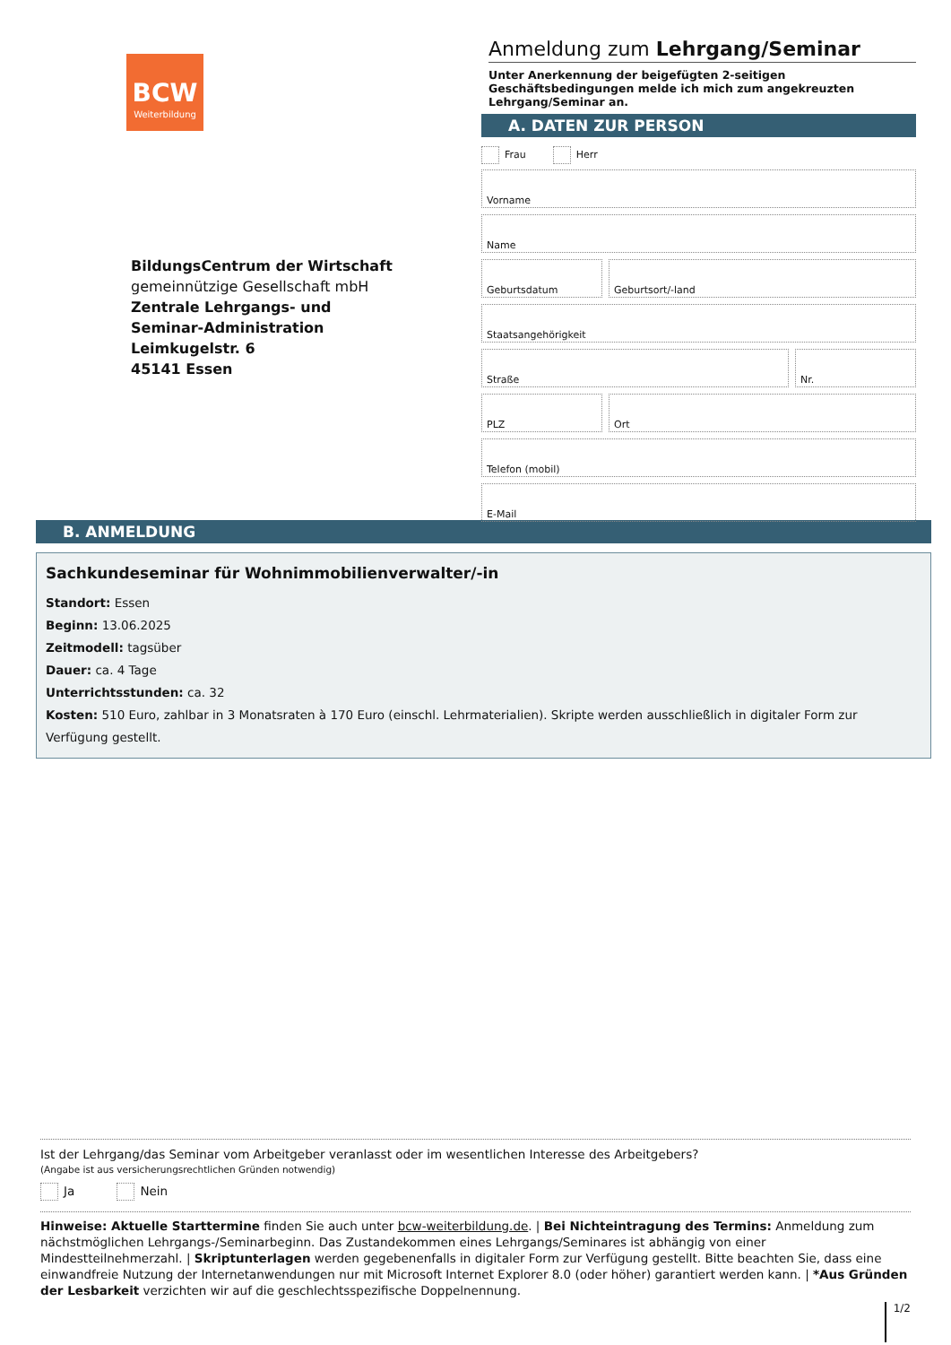BCW
Weiterbildung
BildungsCentrum der Wirtschaft
gemeinnützige Gesellschaft mbH
Zentrale Lehrgangs- und
Seminar-Administration
Leimkugelstr. 6
45141 Essen
Anmeldung zum Lehrgang/Seminar
Unter Anerkennung der beigefügten 2-seitigen Geschäftsbedingungen melde ich mich zum angekreuzten Lehrgang/Seminar an.
A. DATEN ZUR PERSON
Frau Herr
Vorname
Name
Geburtsdatum Geburtsort/-land
Staatsangehörigkeit
Straße Nr.
PLZ Ort
Telefon (mobil)
E-Mail
B. ANMELDUNG
Sachkundeseminar für Wohnimmobilienverwalter/-in
Standort: Essen
Beginn: 13.06.2025
Zeitmodell: tagsüber
Dauer: ca. 4 Tage
Unterrichtsstunden: ca. 32
Kosten: 510 Euro, zahlbar in 3 Monatsraten à 170 Euro (einschl. Lehrmaterialien). Skripte werden ausschließlich in digitaler Form zur Verfügung gestellt.
Ist der Lehrgang/das Seminar vom Arbeitgeber veranlasst oder im wesentlichen Interesse des Arbeitgebers?
(Angabe ist aus versicherungsrechtlichen Gründen notwendig)
Ja Nein
Hinweise: Aktuelle Starttermine finden Sie auch unter bcw-weiterbildung.de. | Bei Nichteintragung des Termins: Anmeldung zum nächstmöglichen Lehrgangs-/Seminarbeginn. Das Zustandekommen eines Lehrgangs/Seminares ist abhängig von einer Mindestteilnehmerzahl. | Skriptunterlagen werden gegebenenfalls in digitaler Form zur Verfügung gestellt. Bitte beachten Sie, dass eine einwandfreie Nutzung der Internetanwendungen nur mit Microsoft Internet Explorer 8.0 (oder höher) garantiert werden kann. | *Aus Gründen der Lesbarkeit verzichten wir auf die geschlechtsspezifische Doppelnennung.
1/2